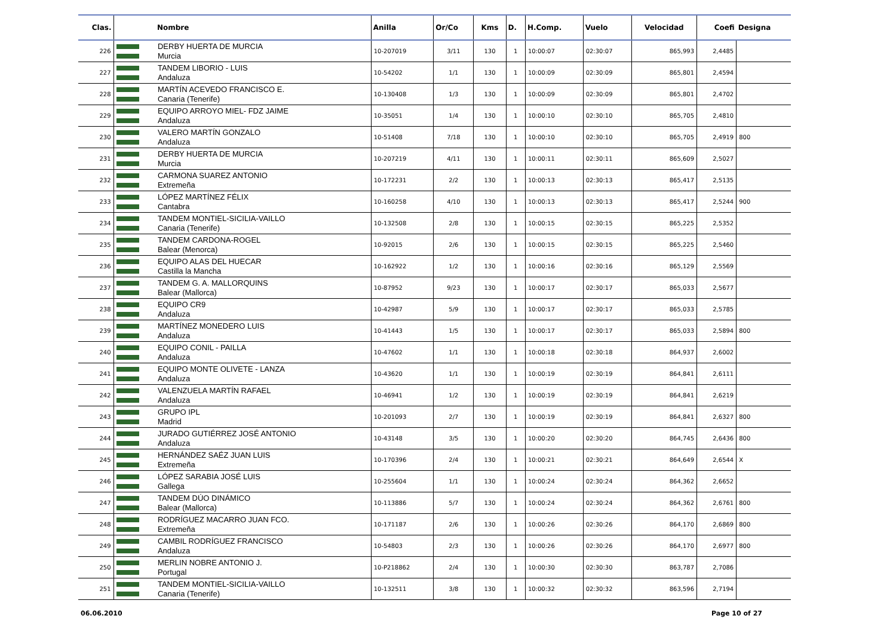| Clas. | | Nombre | Anilla | Or/Co | Kms | D. | H.Comp. | Vuelo | Velocidad | Coefi | Designa |
| --- | --- | --- | --- | --- | --- | --- | --- | --- | --- | --- | --- |
| 226 | | DERBY HUERTA DE MURCIA Murcia | 10-207019 | 3/11 | 130 | 1 | 10:00:07 | 02:30:07 | 865,993 | 2,4485 | |
| 227 | | TANDEM LIBORIO - LUIS Andaluza | 10-54202 | 1/1 | 130 | 1 | 10:00:09 | 02:30:09 | 865,801 | 2,4594 | |
| 228 | | MARTÍN ACEVEDO FRANCISCO E. Canaria (Tenerife) | 10-130408 | 1/3 | 130 | 1 | 10:00:09 | 02:30:09 | 865,801 | 2,4702 | |
| 229 | | EQUIPO ARROYO MIEL- FDZ JAIME Andaluza | 10-35051 | 1/4 | 130 | 1 | 10:00:10 | 02:30:10 | 865,705 | 2,4810 | |
| 230 | | VALERO MARTÍN GONZALO Andaluza | 10-51408 | 7/18 | 130 | 1 | 10:00:10 | 02:30:10 | 865,705 | 2,4919 | 800 |
| 231 | | DERBY HUERTA DE MURCIA Murcia | 10-207219 | 4/11 | 130 | 1 | 10:00:11 | 02:30:11 | 865,609 | 2,5027 | |
| 232 | | CARMONA SUAREZ ANTONIO Extremeña | 10-172231 | 2/2 | 130 | 1 | 10:00:13 | 02:30:13 | 865,417 | 2,5135 | |
| 233 | | LÓPEZ MARTÍNEZ FÉLIX Cantabra | 10-160258 | 4/10 | 130 | 1 | 10:00:13 | 02:30:13 | 865,417 | 2,5244 | 900 |
| 234 | | TANDEM MONTIEL-SICILIA-VAILLO Canaria (Tenerife) | 10-132508 | 2/8 | 130 | 1 | 10:00:15 | 02:30:15 | 865,225 | 2,5352 | |
| 235 | | TANDEM CARDONA-ROGEL Balear (Menorca) | 10-92015 | 2/6 | 130 | 1 | 10:00:15 | 02:30:15 | 865,225 | 2,5460 | |
| 236 | | EQUIPO ALAS DEL HUECAR Castilla la Mancha | 10-162922 | 1/2 | 130 | 1 | 10:00:16 | 02:30:16 | 865,129 | 2,5569 | |
| 237 | | TANDEM G. A. MALLORQUINS Balear (Mallorca) | 10-87952 | 9/23 | 130 | 1 | 10:00:17 | 02:30:17 | 865,033 | 2,5677 | |
| 238 | | EQUIPO CR9 Andaluza | 10-42987 | 5/9 | 130 | 1 | 10:00:17 | 02:30:17 | 865,033 | 2,5785 | |
| 239 | | MARTÍNEZ MONEDERO LUIS Andaluza | 10-41443 | 1/5 | 130 | 1 | 10:00:17 | 02:30:17 | 865,033 | 2,5894 | 800 |
| 240 | | EQUIPO CONIL - PAILLA Andaluza | 10-47602 | 1/1 | 130 | 1 | 10:00:18 | 02:30:18 | 864,937 | 2,6002 | |
| 241 | | EQUIPO MONTE OLIVETE - LANZA Andaluza | 10-43620 | 1/1 | 130 | 1 | 10:00:19 | 02:30:19 | 864,841 | 2,6111 | |
| 242 | | VALENZUELA MARTÍN RAFAEL Andaluza | 10-46941 | 1/2 | 130 | 1 | 10:00:19 | 02:30:19 | 864,841 | 2,6219 | |
| 243 | | GRUPO IPL Madrid | 10-201093 | 2/7 | 130 | 1 | 10:00:19 | 02:30:19 | 864,841 | 2,6327 | 800 |
| 244 | | JURADO GUTIÉRREZ JOSÉ ANTONIO Andaluza | 10-43148 | 3/5 | 130 | 1 | 10:00:20 | 02:30:20 | 864,745 | 2,6436 | 800 |
| 245 | | HERNÁNDEZ SAÉZ JUAN LUIS Extremeña | 10-170396 | 2/4 | 130 | 1 | 10:00:21 | 02:30:21 | 864,649 | 2,6544 | X |
| 246 | | LÓPEZ SARABIA JOSÉ LUIS Gallega | 10-255604 | 1/1 | 130 | 1 | 10:00:24 | 02:30:24 | 864,362 | 2,6652 | |
| 247 | | TANDEM DÚO DINÁMICO Balear (Mallorca) | 10-113886 | 5/7 | 130 | 1 | 10:00:24 | 02:30:24 | 864,362 | 2,6761 | 800 |
| 248 | | RODRÍGUEZ MACARRO JUAN FCO. Extremeña | 10-171187 | 2/6 | 130 | 1 | 10:00:26 | 02:30:26 | 864,170 | 2,6869 | 800 |
| 249 | | CAMBIL RODRÍGUEZ FRANCISCO Andaluza | 10-54803 | 2/3 | 130 | 1 | 10:00:26 | 02:30:26 | 864,170 | 2,6977 | 800 |
| 250 | | MERLIN NOBRE ANTONIO J. Portugal | 10-P218862 | 2/4 | 130 | 1 | 10:00:30 | 02:30:30 | 863,787 | 2,7086 | |
| 251 | | TANDEM MONTIEL-SICILIA-VAILLO Canaria (Tenerife) | 10-132511 | 3/8 | 130 | 1 | 10:00:32 | 02:30:32 | 863,596 | 2,7194 | |
06.06.2010 Page 10 of 27